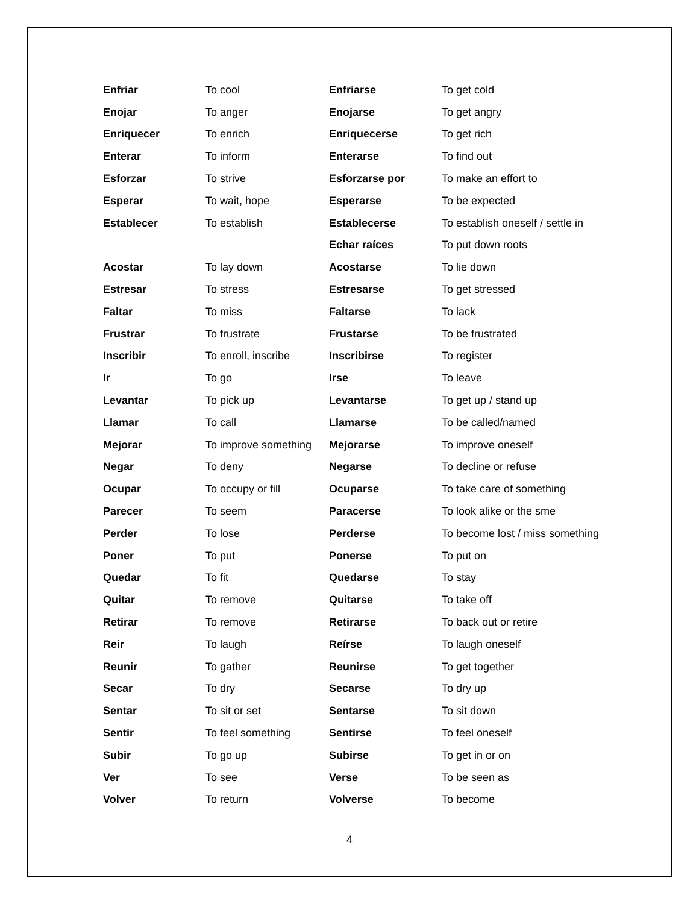| Enfriar | To cool | Enfriarse | To get cold |
| Enojar | To anger | Enojarse | To get angry |
| Enriquecer | To enrich | Enriquecerse | To get rich |
| Enterar | To inform | Enterarse | To find out |
| Esforzar | To strive | Esforzarse por | To make an effort to |
| Esperar | To wait, hope | Esperarse | To be expected |
| Establecer | To establish | Establecerse | To establish oneself / settle in |
| | | Echar raíces | To put down roots |
| Acostar | To lay down | Acostarse | To lie down |
| Estresar | To stress | Estresarse | To get stressed |
| Faltar | To miss | Faltarse | To lack |
| Frustrar | To frustrate | Frustarse | To be frustrated |
| Inscribir | To enroll, inscribe | Inscribirse | To register |
| Ir | To go | Irse | To leave |
| Levantar | To pick up | Levantarse | To get up / stand up |
| Llamar | To call | Llamarse | To be called/named |
| Mejorar | To improve something | Mejorarse | To improve oneself |
| Negar | To deny | Negarse | To decline or refuse |
| Ocupar | To occupy or fill | Ocuparse | To take care of something |
| Parecer | To seem | Paracerse | To look alike or the sme |
| Perder | To lose | Perderse | To become lost / miss something |
| Poner | To put | Ponerse | To put on |
| Quedar | To fit | Quedarse | To stay |
| Quitar | To remove | Quitarse | To take off |
| Retirar | To remove | Retirarse | To back out or retire |
| Reir | To laugh | Reírse | To laugh oneself |
| Reunir | To gather | Reunirse | To get together |
| Secar | To dry | Secarse | To dry up |
| Sentar | To sit or set | Sentarse | To sit down |
| Sentir | To feel something | Sentirse | To feel oneself |
| Subir | To go up | Subirse | To get in or on |
| Ver | To see | Verse | To be seen as |
| Volver | To return | Volverse | To become |
4